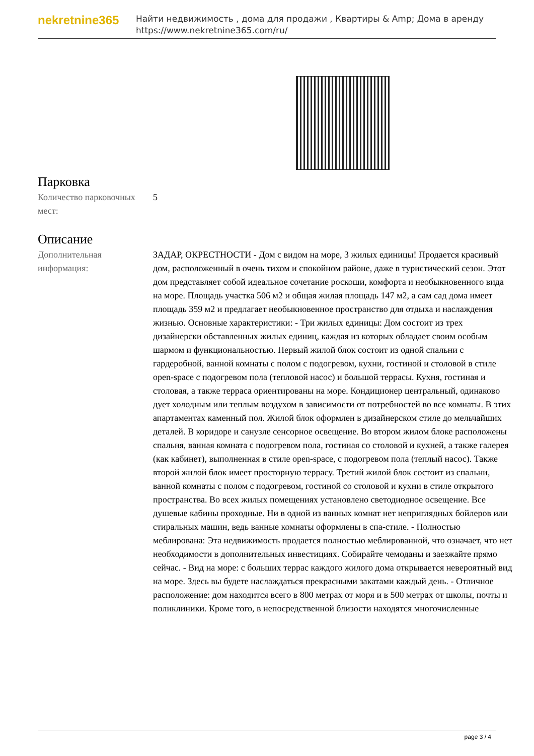nekretnine365
Найти недвижимость , дома для продажи , Квартиры & Amp; Дома в аренду
https://www.nekretnine365.com/ru/
Парковка
| Количество парковочных мест: | 5 |
Описание
| Дополнительная информация: | ЗАДАР, ОКРЕСТНОСТИ - Дом с видом на море, 3 жилых единицы! Продается красивый дом, расположенный в очень тихом и спокойном районе, даже в туристический сезон. Этот дом представляет собой идеальное сочетание роскоши, комфорта и необыкновенного вида на море. Площадь участка 506 м2 и общая жилая площадь 147 м2, а сам сад дома имеет площадь 359 м2 и предлагает необыкновенное пространство для отдыха и наслаждения жизнью. Основные характеристики: - Три жилых единицы: Дом состоит из трех дизайнерски обставленных жилых единиц, каждая из которых обладает своим особым шармом и функциональностью. Первый жилой блок состоит из одной спальни с гардеробной, ванной комнаты с полом с подогревом, кухни, гостиной и столовой в стиле open-space с подогревом пола (тепловой насос) и большой террасы. Кухня, гостиная и столовая, а также терраса ориентированы на море. Кондиционер центральный, одинаково дует холодным или теплым воздухом в зависимости от потребностей во все комнаты. В этих апартаментах каменный пол. Жилой блок оформлен в дизайнерском стиле до мельчайших деталей. В коридоре и санузле сенсорное освещение. Во втором жилом блоке расположены спальня, ванная комната с подогревом пола, гостиная со столовой и кухней, а также галерея (как кабинет), выполненная в стиле open-space, с подогревом пола (теплый насос). Также второй жилой блок имеет просторную террасу. Третий жилой блок состоит из спальни, ванной комнаты с полом с подогревом, гостиной со столовой и кухни в стиле открытого пространства. Во всех жилых помещениях установлено светодиодное освещение. Все душевые кабины проходные. Ни в одной из ванных комнат нет неприглядных бойлеров или стиральных машин, ведь ванные комнаты оформлены в спа-стиле. - Полностью меблирована: Эта недвижимость продается полностью меблированной, что означает, что нет необходимости в дополнительных инвестициях. Собирайте чемоданы и заезжайте прямо сейчас. - Вид на море: с больших террас каждого жилого дома открывается невероятный вид на море. Здесь вы будете наслаждаться прекрасными закатами каждый день. - Отличное расположение: дом находится всего в 800 метрах от моря и в 500 метрах от школы, почты и поликлиники. Кроме того, в непосредственной близости находятся многочисленные |
page 3 / 4